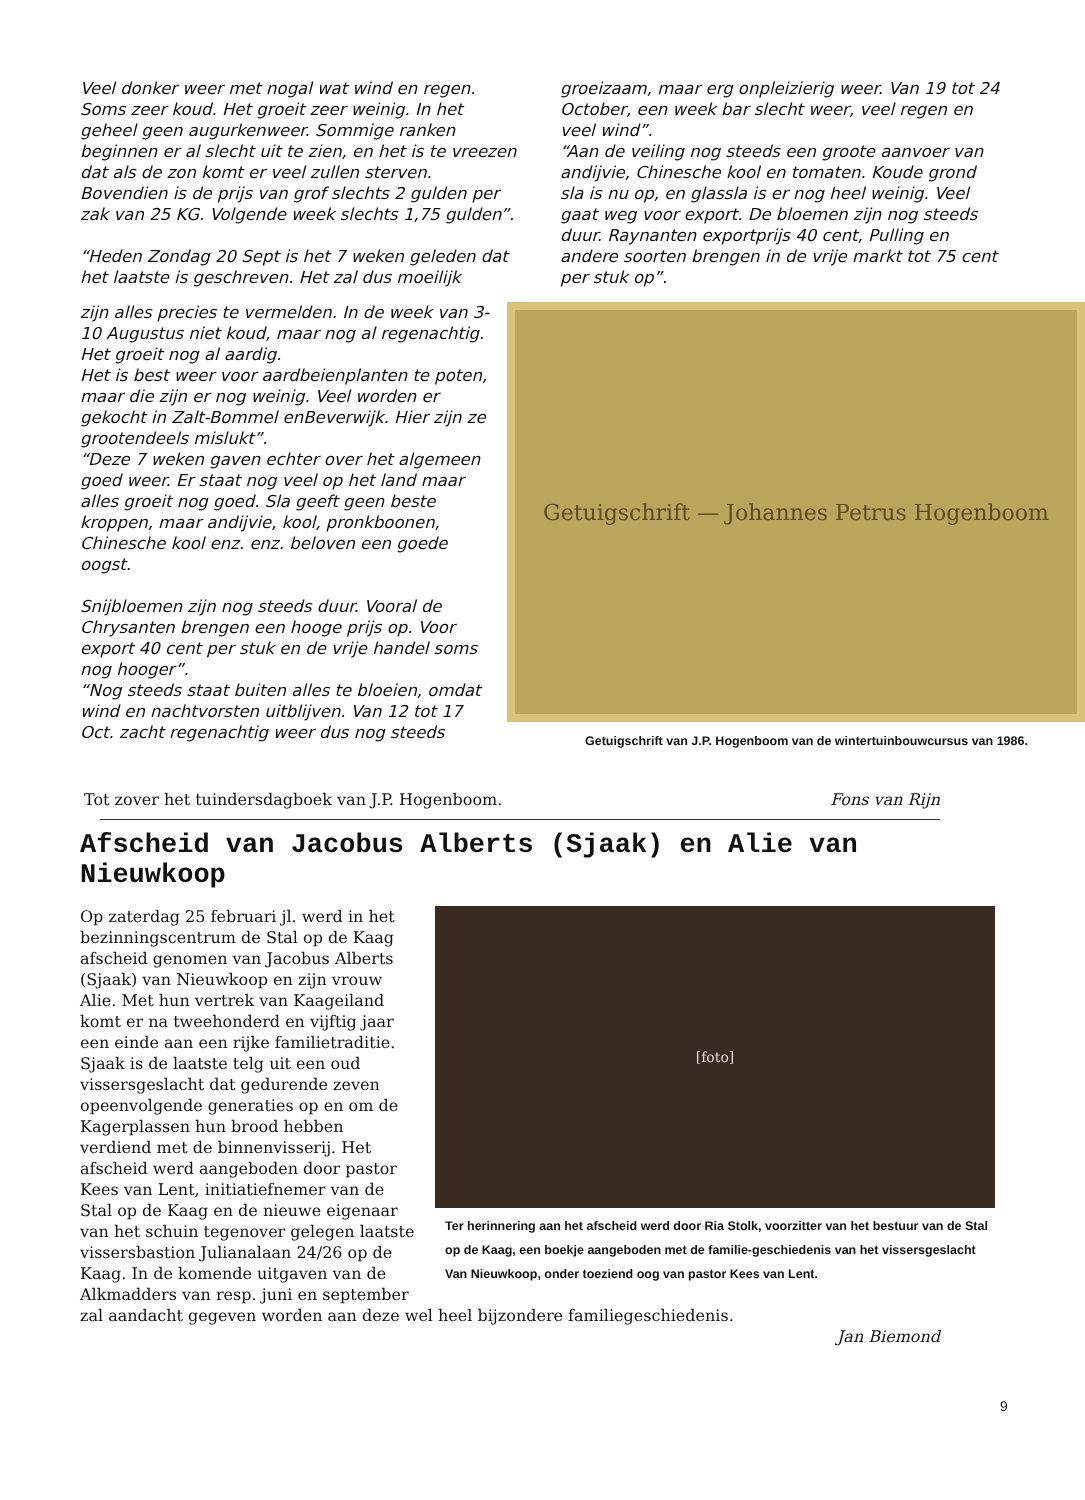Veel donker weer met nogal wat wind en regen. Soms zeer koud. Het groeit zeer weinig. In het geheel geen augurkenweer. Sommige ranken beginnen er al slecht uit te zien, en het is te vreezen dat als de zon komt er veel zullen sterven. Bovendien is de prijs van grof slechts 2 gulden per zak van 25 KG. Volgende week slechts 1,75 gulden”.
“Heden Zondag 20 Sept is het 7 weken geleden dat het laatste is geschreven. Het zal dus moeilijk
groeizaam, maar erg onpleizierig weer. Van 19 tot 24 October, een week bar slecht weer, veel regen en veel wind”.
“Aan de veiling nog steeds een groote aanvoer van andijvie, Chinesche kool en tomaten. Koude grond sla is nu op, en glassla is er nog heel weinig. Veel gaat weg voor export. De bloemen zijn nog steeds duur. Raynanten exportprijs 40 cent, Pulling en andere soorten brengen in de vrije markt tot 75 cent per stuk op”.
Getuigschrift — Johannes Petrus Hogenboom
Getuigschrift van J.P. Hogenboom van de wintertuinbouwcursus van 1986.
zijn alles precies te vermelden. In de week van 3-10 Augustus niet koud, maar nog al regenachtig.
Het groeit nog al aardig.
Het is best weer voor aardbeienplanten te poten, maar die zijn er nog weinig. Veel worden er gekocht in Zalt-Bommel enBeverwijk. Hier zijn ze grootendeels mislukt”.
“Deze 7 weken gaven echter over het algemeen goed weer. Er staat nog veel op het land maar alles groeit nog goed. Sla geeft geen beste kroppen, maar andijvie, kool, pronkboonen, Chinesche kool enz. enz. beloven een goede oogst.
Snijbloemen zijn nog steeds duur. Vooral de Chrysanten brengen een hooge prijs op. Voor export 40 cent per stuk en de vrije handel soms nog hooger”.
“Nog steeds staat buiten alles te bloeien, omdat wind en nachtvorsten uitblijven. Van 12 tot 17 Oct. zacht regenachtig weer dus nog steeds
Tot zover het tuindersdagboek van J.P. Hogenboom. Fons van Rijn
Afscheid van Jacobus Alberts (Sjaak) en Alie van Nieuwkoop
[foto]
Ter herinnering aan het afscheid werd door Ria Stolk, voorzitter van het bestuur van de Stal op de Kaag, een boekje aangeboden met de familie-geschiedenis van het vissersgeslacht Van Nieuwkoop, onder toeziend oog van pastor Kees van Lent.
Op zaterdag 25 februari jl. werd in het bezinningscentrum de Stal op de Kaag afscheid genomen van Jacobus Alberts (Sjaak) van Nieuwkoop en zijn vrouw Alie. Met hun vertrek van Kaageiland komt er na tweehonderd en vijftig jaar een einde aan een rijke familietraditie. Sjaak is de laatste telg uit een oud vissersgeslacht dat gedurende zeven opeenvolgende generaties op en om de Kagerplassen hun brood hebben verdiend met de binnenvisserij. Het afscheid werd aangeboden door pastor Kees van Lent, initiatiefnemer van de Stal op de Kaag en de nieuwe eigenaar van het schuin tegenover gelegen laatste vissersbastion Julianalaan 24/26 op de Kaag. In de komende uitgaven van de Alkmadders van resp. juni en september zal aandacht gegeven worden aan deze wel heel bijzondere familiegeschiedenis.
Jan Biemond
9